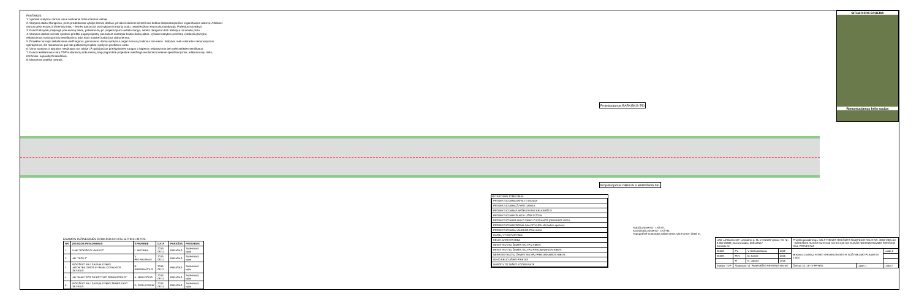PASTABOS:
1. Vykdant statybos darbus visus matmenis būtina tikslinti vietoje.
2. Statybos darbų Rangovas, prieš pradėdamas vykdyti žemės darbus, privalo išsikviesti inžinerinius tinklus eksploatuojančios organizacijos atstovą. Atliekant darbus greta esamų inžinerinių tinklų - žemės darbai turi būti vykdomi rankiniu būdu, nepažeidžiant esamų komunikacijų. Pažeidus sutvarkyti.
3. Esant būtinybei prisijungti prie esamų tinklų, patenkančių po projektuojamo asfalto danga, asfalto danga turi būti atstatyta minimaliu plotu.
4. Statybos darbai turi būti vykdomi griežtai pagal projektą, pasirašant nustatyta tvarka darbų aktus, vykdant statybos priežiūrą vykdančių tarnybų reikalavimus, turint gaminių sertifikavimo arba kitus kokybę įrodančius dokumentus.
5. Projekte numatyti reikalavimai medžiagoms, gaminiams, darbų vykdymui pagal turimus pradinius duomenis. Statybos metu atsiradus nenumatytoms aplinkybėms, šie reikalavimai gali būti patikslinti projekto vykdymo priežiūros metu.
6. Visos statybos ir apdailos medžiagos turi atitikti LR galiojančius priešgaisrinės saugos ir higienos reikalavimus bei turėti atitikties sertifikatus.
7. Esant neatitikimams tarp TDP sudarančių dokumentų, kaip pagrindinė projektinė medžiaga remtis techninėmis specifikacijomis, aiškinamuoju raštu, brėžiniais, sąnaudų žiniaraščiais.
8. Matmenys pateikti metrais.
SITUACIJOS SCHEMA
Remontuojamas kelio ruožas
Projektuojamas BARKIŠKIS 550
Projektuojamas OBELIAI 6 BARKIŠKIS 551
Aukščių sistema - LAS 07;
Koordinačių sistema - LKS-94;
Topografinė nuotrauka atlikta UAB „Via Forma" 2016 m.
SUTARTINIAI ŽYMĖJIMAI:
| PROJEKTUOJAMA ASFALTO DANGA |
| PROJEKTUOJAMA ŽVYRO DANGA |
| PROJEKTUOJAMAS APŽELDINTAS KELKRAŠTIS |
| PROJEKTUOJAMI ŠLAITAI UŽSĖTI ŽOLE |
| PROJEKTUOJAMO KELIO ŽENKLO ATRAMOS ĮRENGIMO VIETA |
| PROJEKTUOJAMI SIGNALINIAI STULPELIAI (baltos spalvos) |
| PROJEKTUOJAMA VANDENS PRALAIDA |
| DARBŲ VYKDYMO RIBA |
| KELIO JUOSTOS RIBA |
| REGISTRUOTŲ ŽEMĖS SKLYPŲ RIBOS |
| REGISTRUOTŲ ŽEMĖS SKLYPŲ PRELIMINARIOS RIBOS |
| NEREGISTRUOTŲ ŽEMĖS SKLYPŲ PRELIMINARIOS RIBOS |
| 55+00 KELIO AŠIES PIKETAS |
| NURODYTO TAŠKO KOORDINATĖ |
ESAMOS INŽINERINĖS KOMUNIKACIJOS SUTIKSLINTOS:
| NR. | ĮSTAIGOS PAVADINIMAS | V.PAVARDĖ | DATA | PARAŠAS | PASTABOS |
| --- | --- | --- | --- | --- | --- |
| 1. | UAB "ROKIŠKIO VANDUO" | L. BUTĖNAI | 2016-08-11 | PARAŠAS | Suderinta 5 lapai |
| 2. | AB "TEO LT" | V. PETRAUSKAS | 2016-08-11 | PARAŠAS | Suderinta 5 lapai |
| 3. | ROKIŠKIO RAJ. SAVIVALDYBĖS ARCHITEKTŪROS IR PAVELDOSAUGOS SKYRIUS | R. SIMONAVIČIUS | 2016-08-11 | PARAŠAS | Suderinta 5 lapai |
| 4. | AB "ELEKTROS SKIRSTYMO OPERATORIUS" | A. MINEVIČIUS | 2016-08-11 | PARAŠAS | Suderinta 5 lapai |
| 5. | ROKIŠKIO RAJ. SAVIVALDYBĖS ŽEMĖS ŪKIO SKYRIUS | D. ŽEGLAITIENĖ | 2016-08-11 | PARAŠAS | Suderinta 5 lapai |
| UAB „URBAN LINE" Liepkalnio g. 85, LT-02120 Vilnius; Tel. Nr.: 8 699 19380; Įmonės kodas: 300149157 Atestato Nr. | | | | Projekto pavadinimas: VALSTYBINĖS REIKŠMĖS RAJONINIO KELIO NR. 3630 OBELIAI - BARKIŠKIS RUOŽO NUO 3,55 KM IKI 4,35 KM RUOŽO REKONSTRAVIMO ROKIŠKIO RAJ. PROJEKTAS | | |
| 25326 | PV | V. Aleksandrovas | 2016 | Brėžinys: DANGŲ, EISMO ORGANIZAVIMO IR NUŽYMĖJIMO PLANAS M 1:500 | | Laida 0 |
| 35369 | PDV | M. Karpič | 2016 | | | |
| | PI | G. Janulis | 2016 | | | |
| Stadija: TDP | Statytojas: VĮ "PANEVĖŽIO REGIONO KELIAI" | | | Žymuo: UL-16-74-PP-BR2 | Lapas 1 | Lapų 2 |